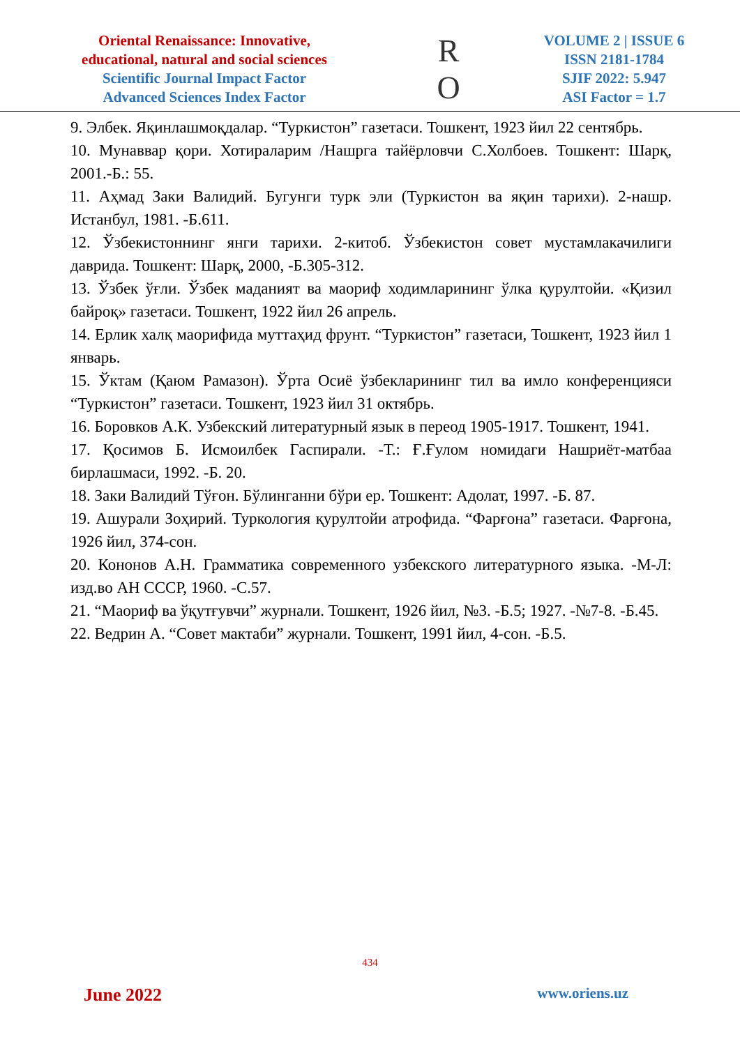Oriental Renaissance: Innovative,
educational, natural and social sciences
Scientific Journal Impact Factor
Advanced Sciences Index Factor
R
O
VOLUME 2 | ISSUE 6
ISSN 2181-1784
SJIF 2022: 5.947
ASI Factor = 1.7
9. Элбек. Яқинлашмоқдалар. “Туркистон” газетаси. Тошкент, 1923 йил 22 сентябрь.
10. Мунаввар қори. Хотираларим /Нашрга тайёрловчи С.Холбоев. Тошкент: Шарқ, 2001.-Б.: 55.
11. Аҳмад Заки Валидий. Бугунги турк эли (Туркистон ва яқин тарихи). 2-нашр. Истанбул, 1981. -Б.611.
12. Ўзбекистоннинг янги тарихи. 2-китоб. Ўзбекистон совет мустамлакачилиги даврида. Тошкент: Шарқ, 2000, -Б.305-312.
13. Ўзбек ўғли. Ўзбек маданият ва маориф ходимларининг ўлка қурултойи. «Қизил байроқ» газетаси. Тошкент, 1922 йил 26 апрель.
14. Ерлик халқ маорифида муттаҳид фрунт. “Туркистон” газетаси, Тошкент, 1923 йил 1 январь.
15. Ўктам (Қаюм Рамазон). Ўрта Осиё ўзбекларининг тил ва имло конференцияси “Туркистон” газетаси. Тошкент, 1923 йил 31 октябрь.
16. Боровков А.К. Узбекский литературный язык в переод 1905-1917. Тошкент, 1941.
17. Қосимов Б. Исмоилбек Гаспирали. -Т.: Ғ.Ғулом номидаги Нашриёт-матбаа бирлашмаси, 1992. -Б. 20.
18. Заки Валидий Тўғон. Бўлинганни бўри ер. Тошкент: Адолат, 1997. -Б. 87.
19. Ашурали Зоҳирий. Туркология қурултойи атрофида. “Фарғона” газетаси. Фарғона, 1926 йил, 374-сон.
20. Кононов А.Н. Грамматика современного узбекского литературного языка. -М-Л: изд.во АН СССР, 1960. -С.57.
21. “Маориф ва ўқутғувчи” журнали. Тошкент, 1926 йил, №3. -Б.5; 1927. -№7-8. -Б.45.
22. Ведрин А. “Совет мактаби” журнали. Тошкент, 1991 йил, 4-сон. -Б.5.
434
June 2022 www.oriens.uz